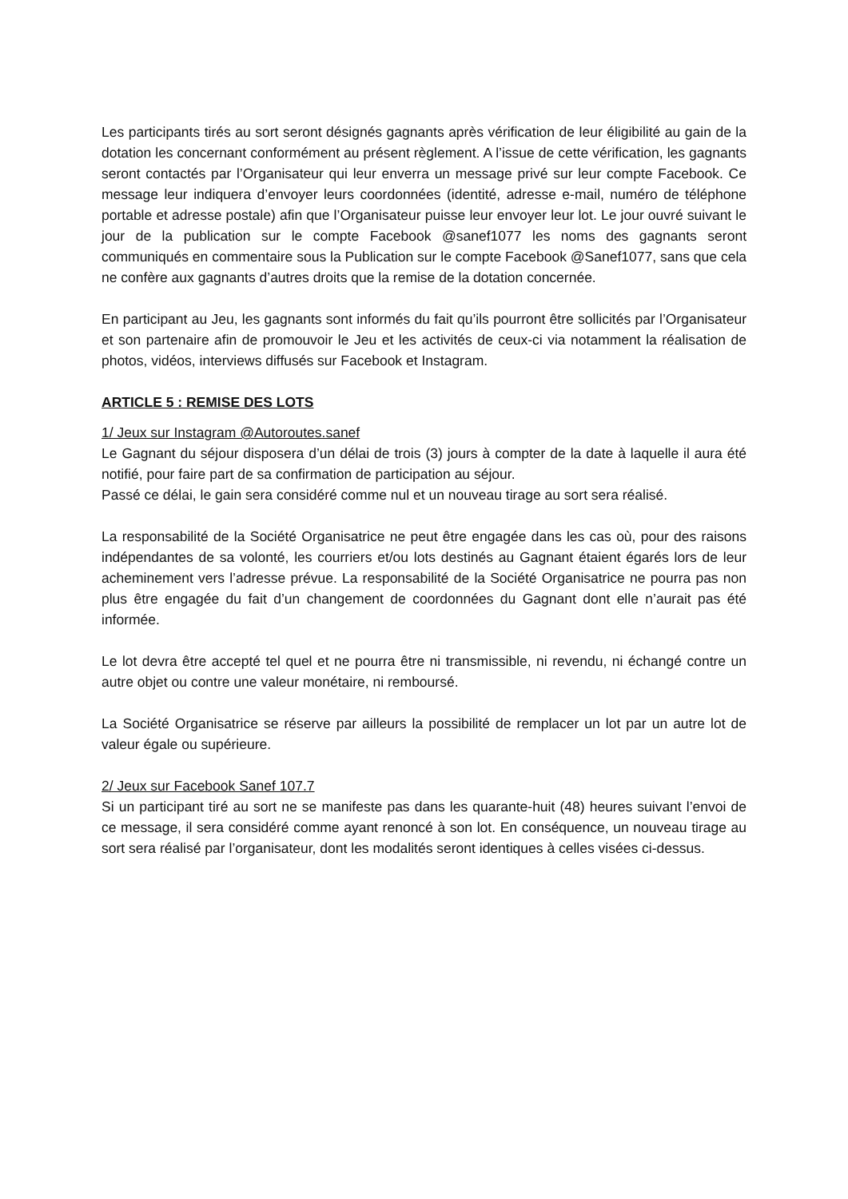Les participants tirés au sort seront désignés gagnants après vérification de leur éligibilité au gain de la dotation les concernant conformément au présent règlement. A l’issue de cette vérification, les gagnants seront contactés par l’Organisateur qui leur enverra un message privé sur leur compte Facebook. Ce message leur indiquera d’envoyer leurs coordonnées (identité, adresse e-mail, numéro de téléphone portable et adresse postale) afin que l’Organisateur puisse leur envoyer leur lot. Le jour ouvré suivant le jour de la publication sur le compte Facebook @sanef1077 les noms des gagnants seront communiqués en commentaire sous la Publication sur le compte Facebook @Sanef1077, sans que cela ne confère aux gagnants d’autres droits que la remise de la dotation concernée.
En participant au Jeu, les gagnants sont informés du fait qu’ils pourront être sollicités par l’Organisateur et son partenaire afin de promouvoir le Jeu et les activités de ceux-ci via notamment la réalisation de photos, vidéos, interviews diffusés sur Facebook et Instagram.
ARTICLE 5 : REMISE DES LOTS
1/ Jeux sur Instagram @Autoroutes.sanef
Le Gagnant du séjour disposera d’un délai de trois (3) jours à compter de la date à laquelle il aura été notifié, pour faire part de sa confirmation de participation au séjour.
Passé ce délai, le gain sera considéré comme nul et un nouveau tirage au sort sera réalisé.
La responsabilité de la Société Organisatrice ne peut être engagée dans les cas où, pour des raisons indépendantes de sa volonté, les courriers et/ou lots destinés au Gagnant étaient égarés lors de leur acheminement vers l’adresse prévue. La responsabilité de la Société Organisatrice ne pourra pas non plus être engagée du fait d’un changement de coordonnées du Gagnant dont elle n’aurait pas été informée.
Le lot devra être accepté tel quel et ne pourra être ni transmissible, ni revendu, ni échangé contre un autre objet ou contre une valeur monétaire, ni remboursé.
La Société Organisatrice se réserve par ailleurs la possibilité de remplacer un lot par un autre lot de valeur égale ou supérieure.
2/ Jeux sur Facebook Sanef 107.7
Si un participant tiré au sort ne se manifeste pas dans les quarante-huit (48) heures suivant l’envoi de ce message, il sera considéré comme ayant renoncé à son lot. En conséquence, un nouveau tirage au sort sera réalisé par l’organisateur, dont les modalités seront identiques à celles visées ci-dessus.